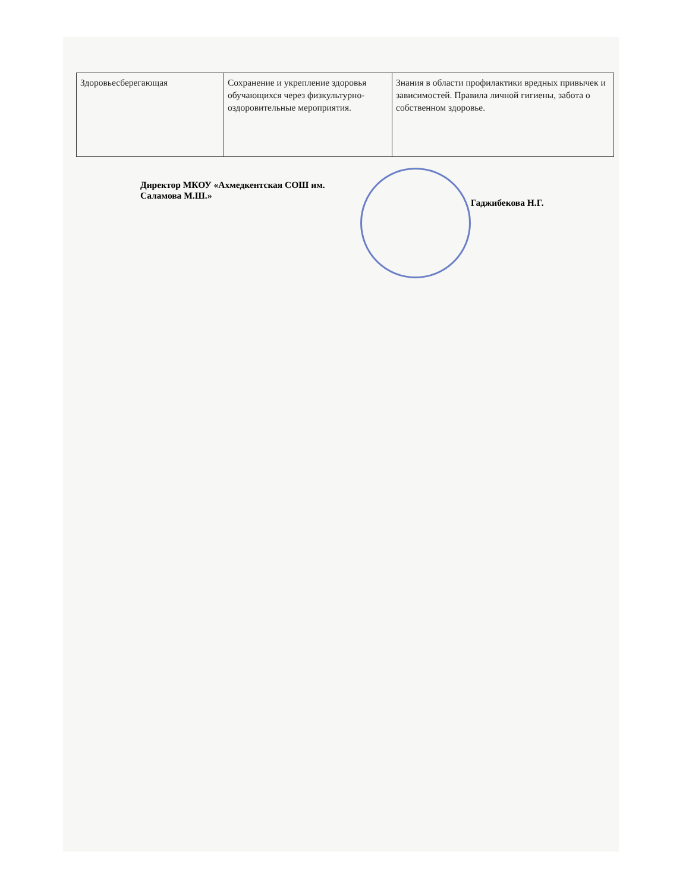| Здоровьесберегающая | Сохранение и укрепление здоровья обучающихся через физкультурно-оздоровительные мероприятия. | Знания в области профилактики вредных привычек и зависимостей. Правила личной гигиены, забота о собственном здоровье. |
Директор МКОУ «Ахмедкентская СОШ им. Саламова М.Ш.»
Гаджибекова Н.Г.